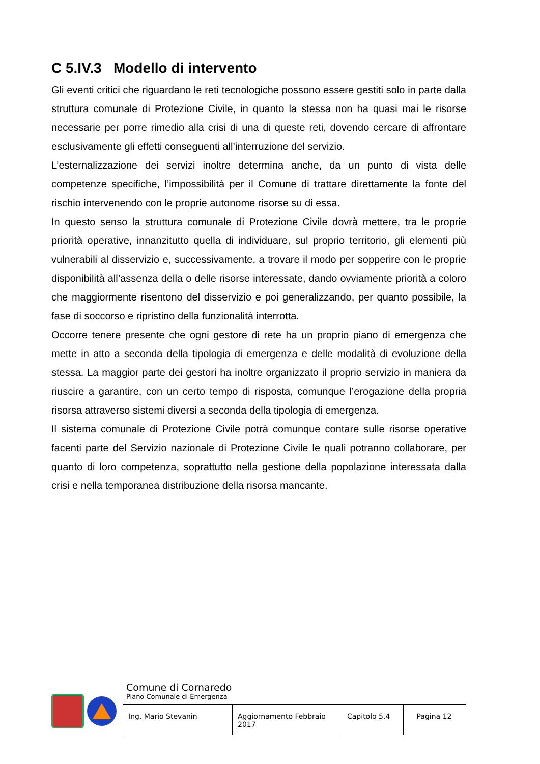C 5.IV.3 Modello di intervento
Gli eventi critici che riguardano le reti tecnologiche possono essere gestiti solo in parte dalla struttura comunale di Protezione Civile, in quanto la stessa non ha quasi mai le risorse necessarie per porre rimedio alla crisi di una di queste reti, dovendo cercare di affrontare esclusivamente gli effetti conseguenti all’interruzione del servizio.
L’esternalizzazione dei servizi inoltre determina anche, da un punto di vista delle competenze specifiche, l’impossibilità per il Comune di trattare direttamente la fonte del rischio intervenendo con le proprie autonome risorse su di essa.
In questo senso la struttura comunale di Protezione Civile dovrà mettere, tra le proprie priorità operative, innanzitutto quella di individuare, sul proprio territorio, gli elementi più vulnerabili al disservizio e, successivamente, a trovare il modo per sopperire con le proprie disponibilità all’assenza della o delle risorse interessate, dando ovviamente priorità a coloro che maggiormente risentono del disservizio e poi generalizzando, per quanto possibile, la fase di soccorso e ripristino della funzionalità interrotta.
Occorre tenere presente che ogni gestore di rete ha un proprio piano di emergenza che mette in atto a seconda della tipologia di emergenza e delle modalità di evoluzione della stessa. La maggior parte dei gestori ha inoltre organizzato il proprio servizio in maniera da riuscire a garantire, con un certo tempo di risposta, comunque l’erogazione della propria risorsa attraverso sistemi diversi a seconda della tipologia di emergenza.
Il sistema comunale di Protezione Civile potrà comunque contare sulle risorse operative facenti parte del Servizio nazionale di Protezione Civile le quali potranno collaborare, per quanto di loro competenza, soprattutto nella gestione della popolazione interessata dalla crisi e nella temporanea distribuzione della risorsa mancante.
Comune di Cornaredo
Piano Comunale di Emergenza
Ing. Mario Stevanin Aggiornamento Febbraio 2017
Capitolo 5.4
Pagina 12